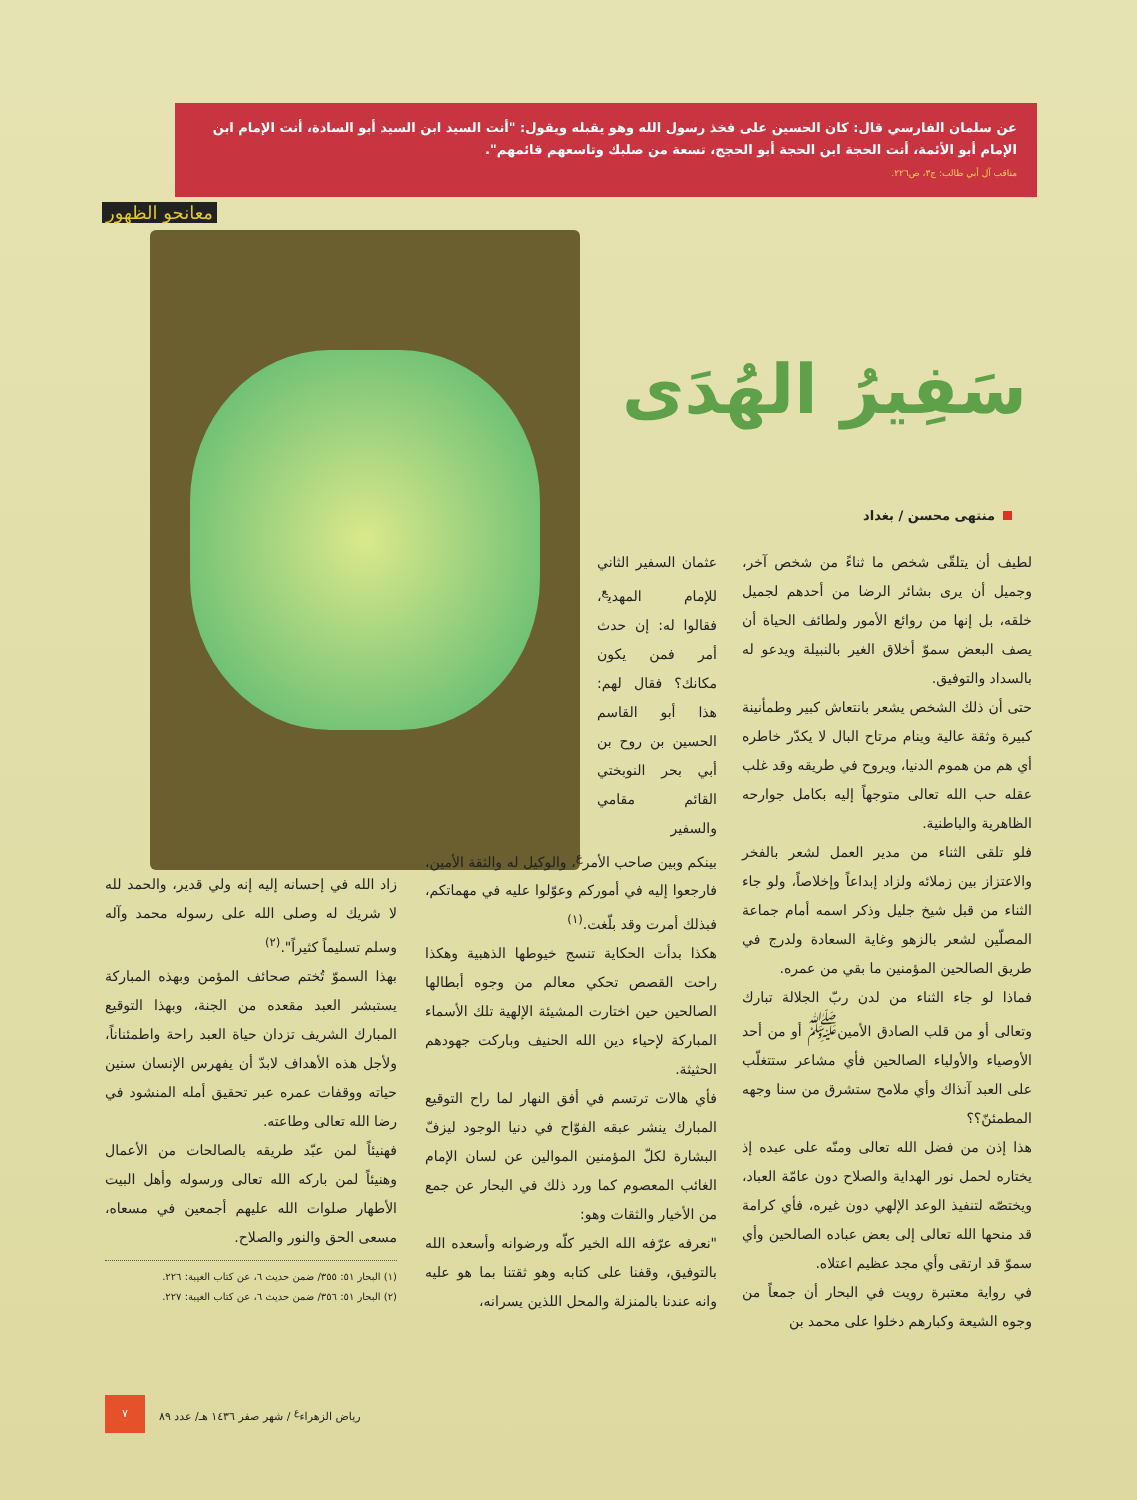عن سلمان الفارسي قال: كان الحسين على فخذ رسول الله وهو يقبله ويقول: "أنت السيد ابن السيد أبو السادة، أنت الإمام ابن الإمام أبو الأئمة، أنت الحجة ابن الحجة أبو الحجج، تسعة من صلبك وتاسعهم قائمهم".
مناقب آل أبي طالب: ج٣، ص٢٢٦.
معانحو الظهور
سَفِيرُ الهُدَى
منتهى محسن / بغداد
لطيف أن يتلقّى شخص ما ثناءً من شخص آخر، وجميل أن يرى بشائر الرضا من أحدهم لجميل خلقه، بل إنها من روائع الأمور ولطائف الحياة أن يصف البعض سموّ أخلاق الغير بالنبيلة ويدعو له بالسداد والتوفيق.
حتى أن ذلك الشخص يشعر بانتعاش كبير وطمأنينة كبيرة وثقة عالية وينام مرتاح البال لا يكدّر خاطره أي هم من هموم الدنيا، ويروح في طريقه وقد غلب عقله حب الله تعالى متوجهاً إليه بكامل جوارحه الظاهرية والباطنية.
فلو تلقى الثناء من مدير العمل لشعر بالفخر والاعتزاز بين زملائه ولزاد إبداعاً وإخلاصاً، ولو جاء الثناء من قبل شيخ جليل وذكر اسمه أمام جماعة المصلّين لشعر بالزهو وغاية السعادة ولدرج في طريق الصالحين المؤمنين ما بقي من عمره.
فماذا لو جاء الثناء من لدن ربّ الجلالة تبارك وتعالى أو من قلب الصادق الأمين<sup>ﷺ</sup> أو من أحد الأوصياء والأولياء الصالحين فأي مشاعر ستتغلّب على العبد آنذاك وأي ملامح ستشرق من سنا وجهه المطمئنّ؟؟
هذا إذن من فضل الله تعالى ومنّه على عبده إذ يختاره لحمل نور الهداية والصلاح دون عامّة العباد، ويختصّه لتنفيذ الوعد الإلهي دون غيره، فأي كرامة قد منحها الله تعالى إلى بعض عباده الصالحين وأي سموّ قد ارتقى وأي مجد عظيم اعتلاه.
في رواية معتبرة رويت في البحار أن جمعاً من وجوه الشيعة وكبارهم دخلوا على محمد بن
عثمان السفير الثاني للإمام المهدي<sup>ع</sup>، فقالوا له: إن حدث أمر فمن يكون مكانك؟ فقال لهم: هذا أبو القاسم الحسين بن روح بن أبي بحر النوبختي القائم مقامي والسفير
بينكم وبين صاحب الأمر<sup>ع</sup>، والوكيل له والثقة الأمين، فارجعوا إليه في أموركم وعوّلوا عليه في مهماتكم، فبذلك أمرت وقد بلّغت.<sup>(١)</sup>
هكذا بدأت الحكاية تنسج خيوطها الذهبية وهكذا راحت القصص تحكي معالم من وجوه أبطالها الصالحين حين اختارت المشيئة الإلهية تلك الأسماء المباركة لإحياء دين الله الحنيف وباركت جهودهم الحثيثة.
فأي هالات ترتسم في أفق النهار لما راح التوقيع المبارك ينشر عبقه الفوّاح في دنيا الوجود ليزفّ البشارة لكلّ المؤمنين الموالين عن لسان الإمام الغائب المعصوم كما ورد ذلك في البحار عن جمع من الأخيار والثقات وهو:
"نعرفه عرّفه الله الخير كلّه ورضوانه وأسعده الله بالتوفيق، وقفنا على كتابه وهو ثقتنا بما هو عليه وانه عندنا بالمنزلة والمحل اللذين يسرانه،
زاد الله في إحسانه إليه إنه ولي قدير، والحمد لله لا شريك له وصلى الله على رسوله محمد وآله وسلم تسليماً كثيراً".<sup>(٢)</sup>
بهذا السموّ تُختم صحائف المؤمن وبهذه المباركة يستبشر العبد مقعده من الجنة، وبهذا التوقيع المبارك الشريف تزدان حياة العبد راحة واطمئناناً، ولأجل هذه الأهداف لابدّ أن يفهرس الإنسان سنين حياته ووقفات عمره عبر تحقيق أمله المنشود في رضا الله تعالى وطاعته.
فهنيئاً لمن عبّد طريقه بالصالحات من الأعمال وهنيئاً لمن باركه الله تعالى ورسوله وأهل البيت الأطهار صلوات الله عليهم أجمعين في مسعاه، مسعى الحق والنور والصلاح.
(١) البحار ٥١: ٣٥٥/ ضمن حديث ٦، عن كتاب الغيبة: ٢٢٦.
(٢) البحار ٥١: ٣٥٦/ ضمن حديث ٦، عن كتاب الغيبة: ٢٢٧.
رياض الزهراء<sup>ع</sup> / شهر صفر ١٤٣٦ هـ/ عدد ٨٩ ٧